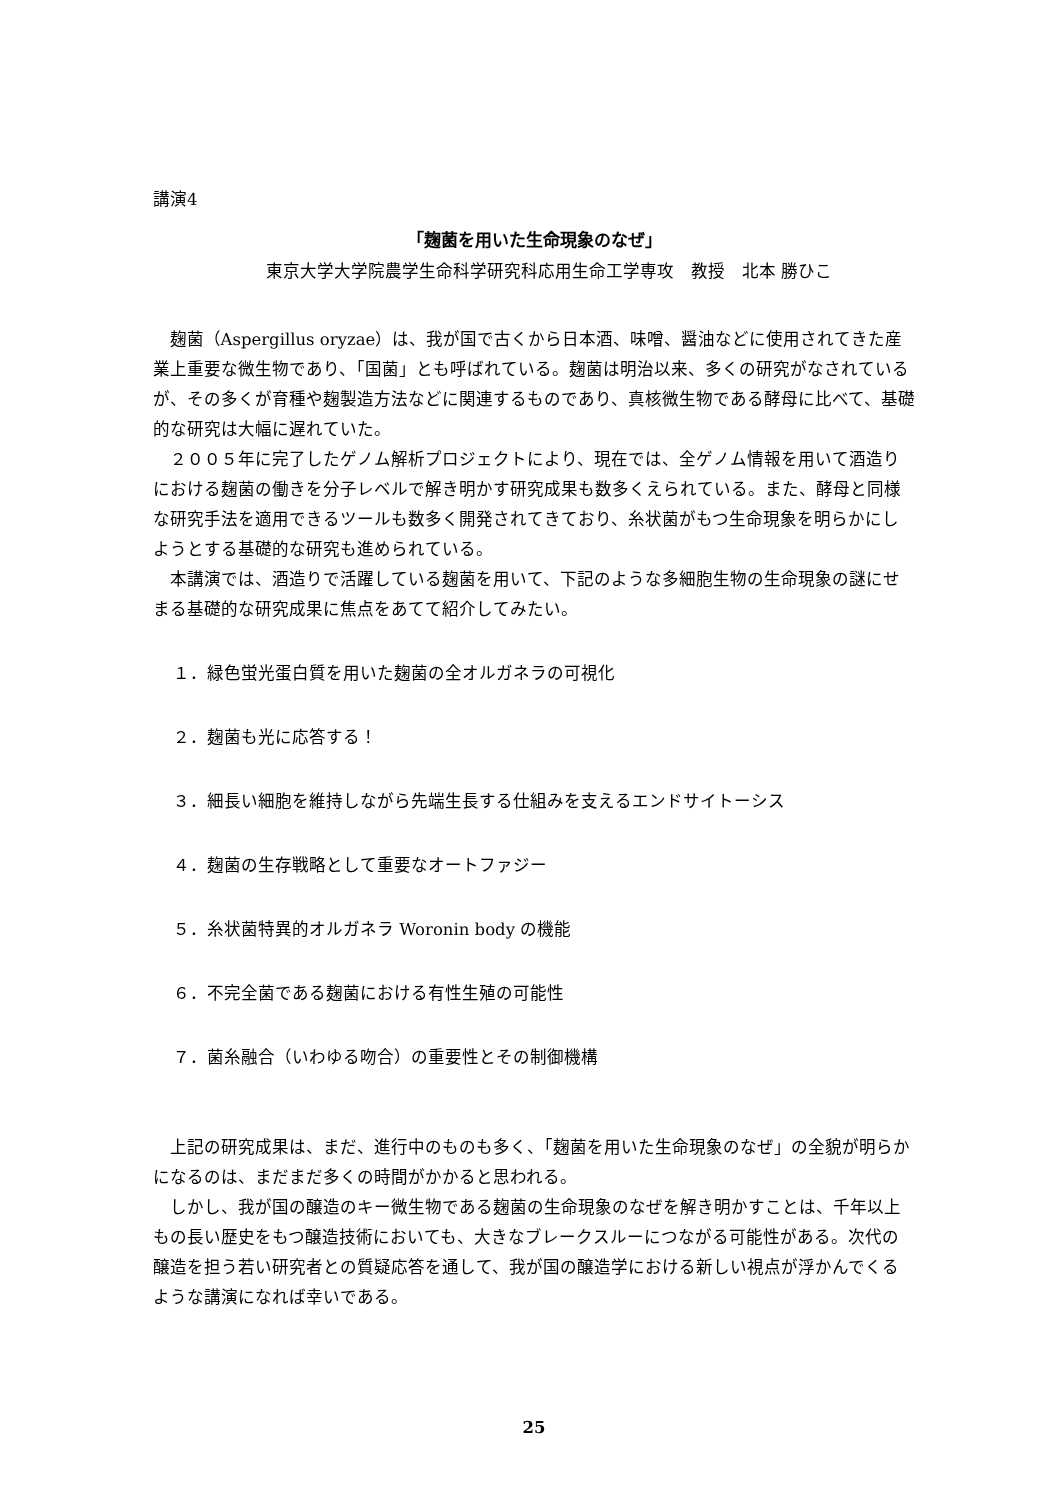講演4
「麹菌を用いた生命現象のなぜ」
東京大学大学院農学生命科学研究科応用生命工学専攻　教授　北本 勝ひこ
麹菌（Aspergillus oryzae）は、我が国で古くから日本酒、味噌、醤油などに使用されてきた産業上重要な微生物であり、「国菌」とも呼ばれている。麹菌は明治以来、多くの研究がなされているが、その多くが育種や麹製造方法などに関連するものであり、真核微生物である酵母に比べて、基礎的な研究は大幅に遅れていた。
２００５年に完了したゲノム解析プロジェクトにより、現在では、全ゲノム情報を用いて酒造りにおける麹菌の働きを分子レベルで解き明かす研究成果も数多くえられている。また、酵母と同様な研究手法を適用できるツールも数多く開発されてきており、糸状菌がもつ生命現象を明らかにしようとする基礎的な研究も進められている。
本講演では、酒造りで活躍している麹菌を用いて、下記のような多細胞生物の生命現象の謎にせまる基礎的な研究成果に焦点をあてて紹介してみたい。
１．緑色蛍光蛋白質を用いた麹菌の全オルガネラの可視化
２．麹菌も光に応答する！
３．細長い細胞を維持しながら先端生長する仕組みを支えるエンドサイトーシス
４．麹菌の生存戦略として重要なオートファジー
５．糸状菌特異的オルガネラ Woronin body の機能
６．不完全菌である麹菌における有性生殖の可能性
７．菌糸融合（いわゆる吻合）の重要性とその制御機構
上記の研究成果は、まだ、進行中のものも多く、「麹菌を用いた生命現象のなぜ」の全貌が明らかになるのは、まだまだ多くの時間がかかると思われる。
しかし、我が国の醸造のキー微生物である麹菌の生命現象のなぜを解き明かすことは、千年以上もの長い歴史をもつ醸造技術においても、大きなブレークスルーにつながる可能性がある。次代の醸造を担う若い研究者との質疑応答を通して、我が国の醸造学における新しい視点が浮かんでくるような講演になれば幸いである。
25